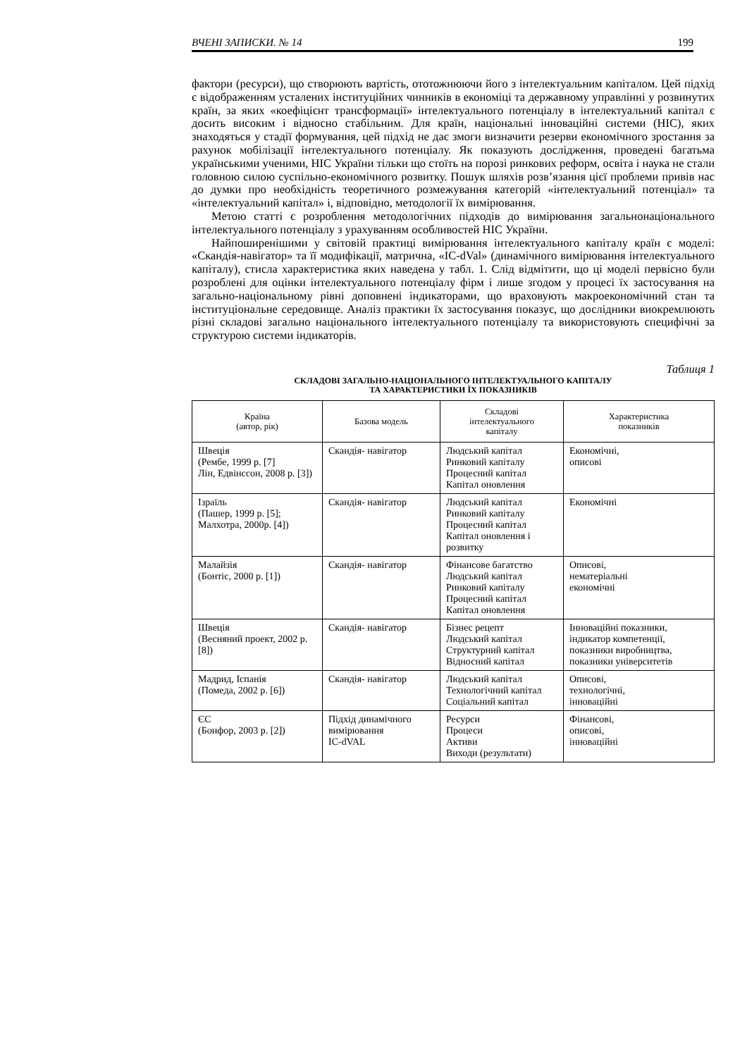ВЧЕНІ ЗАПИСКИ. № 14 199
фактори (ресурси), що створюють вартість, ототожнюючи його з інтелектуальним капіталом. Цей підхід є відображенням усталених інституційних чинників в економіці та державному управлінні у розвинутих країн, за яких «коефіцієнт трансформації» інтелектуального потенціалу в інтелектуальний капітал є досить високим і відносно стабільним. Для країн, національні інноваційні системи (НІС), яких знаходяться у стадії формування, цей підхід не дає змоги визначити резерви економічного зростання за рахунок мобілізації інтелектуального потенціалу. Як показують дослідження, проведені багатьма українськими ученими, НІС України тільки що стоїть на порозі ринкових реформ, освіта і наука не стали головною силою суспільно-економічного розвитку. Пошук шляхів розв’язання цієї проблеми привів нас до думки про необхідність теоретичного розмежування категорій «інтелектуальний потенціал» та «інтелектуальний капітал» і, відповідно, методології їх вимірювання.
Метою статті є розроблення методологічних підходів до вимірювання загальнонаціонального інтелектуального потенціалу з урахуванням особливостей НІС України.
Найпоширенішими у світовій практиці вимірювання інтелектуального капіталу країн є моделі: «Скандія-навігатор» та її модифікації, матрична, «IC-dVal» (динамічного вимірювання інтелектуального капіталу), стисла характеристика яких наведена у табл. 1. Слід відмітити, що ці моделі первісно були розроблені для оцінки інтелектуального потенціалу фірм і лише згодом у процесі їх застосування на загально-національному рівні доповнені індикаторами, що враховують макроекономічний стан та інституціональне середовище. Аналіз практики їх застосування показує, що дослідники виокремлюють різні складові загально національного інтелектуального потенціалу та використовують специфічні за структурою системи індикаторів.
Таблиця 1
СКЛАДОВІ ЗАГАЛЬНО-НАЦІОНАЛЬНОГО ІНТЕЛЕКТУАЛЬНОГО КАПІТАЛУ
ТА ХАРАКТЕРИСТИКИ ЇХ ПОКАЗНИКІВ
| Країна (автор, рік) | Базова модель | Складові інтелектуального капіталу | Характеристика показників |
| --- | --- | --- | --- |
| Швеція (Рембе, 1999 р. [7] Лін, Едвінссон, 2008 р. [3]) | Скандія- навігатор | Людський капітал Ринковий капіталу Процесний капітал Капітал оновлення | Економічні, описові |
| Ізраїль (Пашер, 1999 р. [5]; Малхотра, 2000р. [4]) | Скандія- навігатор | Людський капітал Ринковий капіталу Процесний капітал Капітал оновлення і розвитку | Економічні |
| Малайзія (Бонтіс, 2000 р. [1]) | Скандія- навігатор | Фінансове багатство Людський капітал Ринковий капіталу Процесний капітал Капітал оновлення | Описові, нематеріальні економічні |
| Швеція (Весняний проект, 2002 р. [8]) | Скандія- навігатор | Бізнес рецепт Людський капітал Структурний капітал Відносний капітал | Інноваційні показники, індикатор компетенції, показники виробництва, показники університетів |
| Мадрид, Іспанія (Помеда, 2002 р. [6]) | Скандія- навігатор | Людський капітал Технологічний капітал Соціальний капітал | Описові, технологічні, інноваційні |
| ЄС (Бонфор, 2003 р. [2]) | Підхід динамічного вимірювання IC-dVAL | Ресурси Процеси Активи Виходи (результати) | Фінансові, описові, інноваційні |